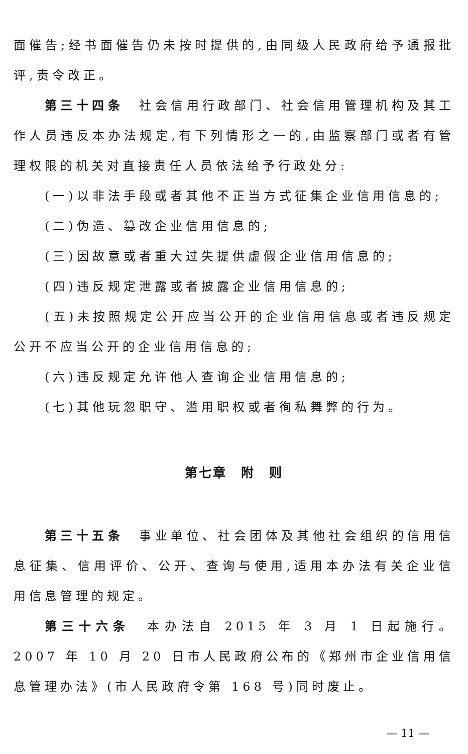面催告;经书面催告仍未按时提供的,由同级人民政府给予通报批评,责令改正。
第三十四条　社会信用行政部门、社会信用管理机构及其工作人员违反本办法规定,有下列情形之一的,由监察部门或者有管理权限的机关对直接责任人员依法给予行政处分:
(一)以非法手段或者其他不正当方式征集企业信用信息的;
(二)伪造、篡改企业信用信息的;
(三)因故意或者重大过失提供虚假企业信用信息的;
(四)违反规定泄露或者披露企业信用信息的;
(五)未按照规定公开应当公开的企业信用信息或者违反规定公开不应当公开的企业信用信息的;
(六)违反规定允许他人查询企业信用信息的;
(七)其他玩忽职守、滥用职权或者徇私舞弊的行为。
第七章　附　则
第三十五条　事业单位、社会团体及其他社会组织的信用信息征集、信用评价、公开、查询与使用,适用本办法有关企业信用信息管理的规定。
第三十六条　本办法自 2015 年 3 月 1 日起施行。2007 年 10 月 20 日市人民政府公布的《郑州市企业信用信息管理办法》(市人民政府令第 168 号)同时废止。
— 11 —